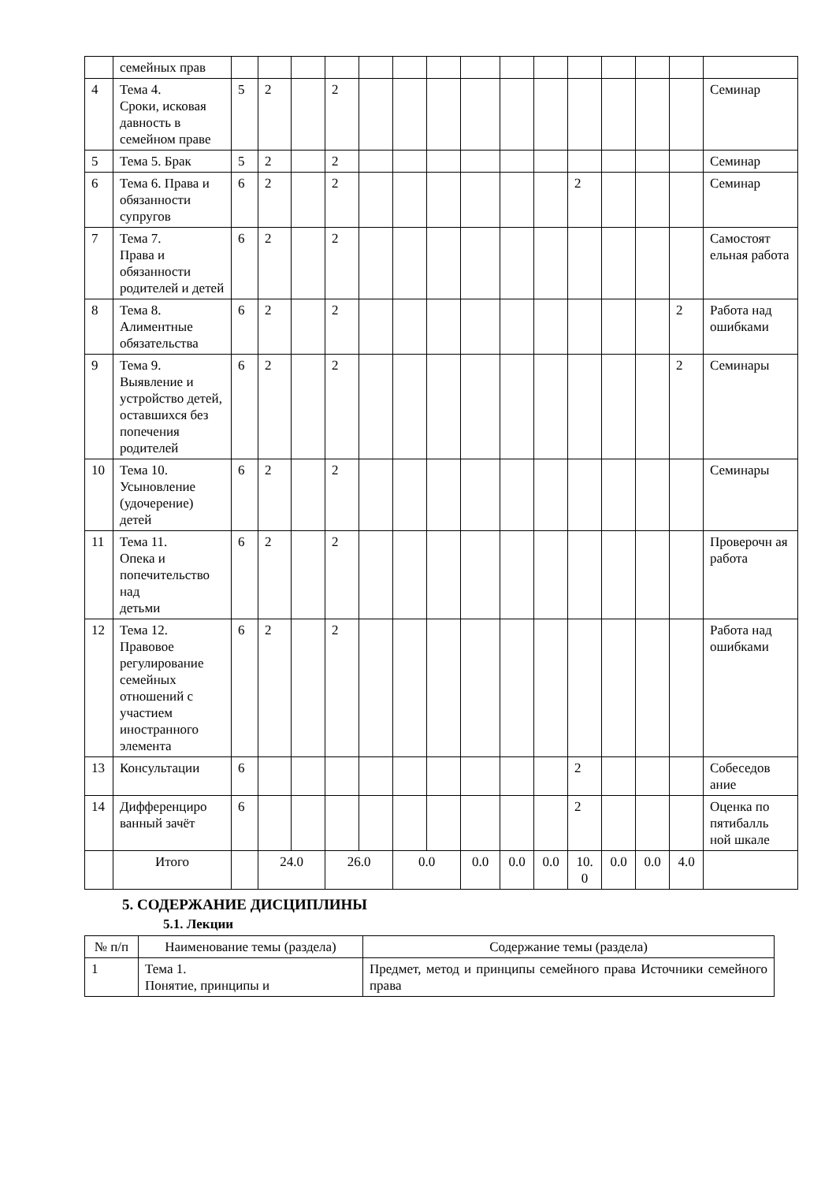| | семейных прав | | | | | | | | | | | | | | | |
| 4 | Тема 4. Сроки, исковая давность в семейном праве | 5 | 2 | | 2 | | | | | | | | | | | Семинар |
| 5 | Тема 5. Брак | 5 | 2 | | 2 | | | | | | | | | | | Семинар |
| 6 | Тема 6. Права и обязанности супругов | 6 | 2 | | 2 | | | | | | | 2 | | | | Семинар |
| 7 | Тема 7. Права и обязанности родителей и детей | 6 | 2 | | 2 | | | | | | | | | | | Самостоят ельная работа |
| 8 | Тема 8. Алиментные обязательства | 6 | 2 | | 2 | | | | | | | | | | 2 | Работа над ошибками |
| 9 | Тема 9. Выявление и устройство детей, оставшихся без попечения родителей | 6 | 2 | | 2 | | | | | | | | | | 2 | Семинары |
| 10 | Тема 10. Усыновление (удочерение) детей | 6 | 2 | | 2 | | | | | | | | | | | Семинары |
| 11 | Тема 11. Опека и попечительство над детьми | 6 | 2 | | 2 | | | | | | | | | | | Проверочн ая работа |
| 12 | Тема 12. Правовое регулирование семейных отношений с участием иностранного элемента | 6 | 2 | | 2 | | | | | | | | | | | Работа над ошибками |
| 13 | Консультации | 6 | | | | | | | | | | 2 | | | | Собеседов ание |
| 14 | Дифференциро ванный зачёт | 6 | | | | | | | | | | 2 | | | | Оценка по пятибалль ной шкале |
| | Итого | | 24.0 | | 26.0 | | 0.0 | | 0.0 | 0.0 | 0.0 | 10. 0 | 0.0 | 0.0 | 4.0 | |
5. СОДЕРЖАНИЕ ДИСЦИПЛИНЫ
5.1. Лекции
| № п/п | Наименование темы (раздела) | Содержание темы (раздела) |
| --- | --- | --- |
| 1 | Тема 1. Понятие, принципы и | Предмет, метод и принципы семейного права Источники семейного права |